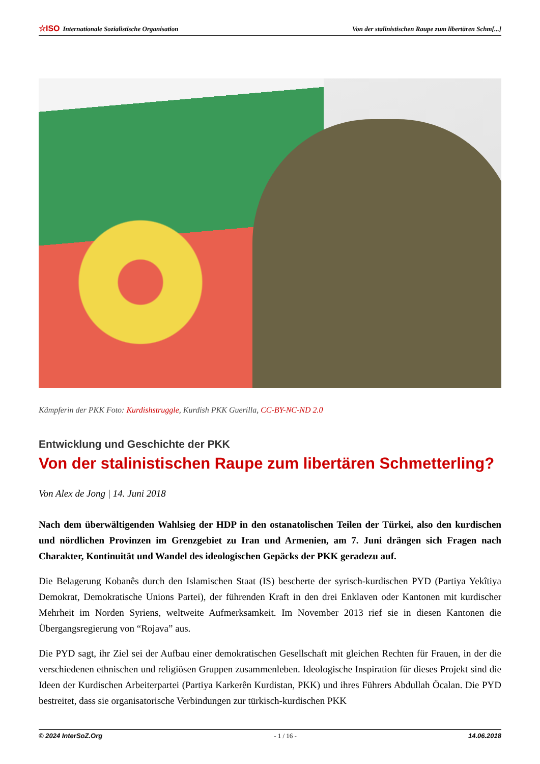☆ISO Internationale Sozialistische Organisation Von der stalinistischen Raupe zum libertären Schm[...]
Kämpferin der PKK Foto: Kurdishstruggle, Kurdish PKK Guerilla, CC-BY-NC-ND 2.0
Entwicklung und Geschichte der PKK
Von der stalinistischen Raupe zum libertären Schmetterling?
Von Alex de Jong | 14. Juni 2018
Nach dem überwältigenden Wahlsieg der HDP in den ostanatolischen Teilen der Türkei, also den kurdischen und nördlichen Provinzen im Grenzgebiet zu Iran und Armenien, am 7. Juni drängen sich Fragen nach Charakter, Kontinuität und Wandel des ideologischen Gepäcks der PKK geradezu auf.
Die Belagerung Kobanês durch den Islamischen Staat (IS) bescherte der syrisch-kurdischen PYD (Partiya Yekîtiya Demokrat, Demokratische Unions Partei), der führenden Kraft in den drei Enklaven oder Kantonen mit kurdischer Mehrheit im Norden Syriens, weltweite Aufmerksamkeit. Im November 2013 rief sie in diesen Kantonen die Übergangsregierung von “Rojava” aus.
Die PYD sagt, ihr Ziel sei der Aufbau einer demokratischen Gesellschaft mit gleichen Rechten für Frauen, in der die verschiedenen ethnischen und religiösen Gruppen zusammenleben. Ideologische Inspiration für dieses Projekt sind die Ideen der Kurdischen Arbeiterpartei (Partiya Karkerên Kurdistan, PKK) und ihres Führers Abdullah Öcalan. Die PYD bestreitet, dass sie organisatorische Verbindungen zur türkisch-kurdischen PKK
© 2024 InterSoZ.Org - 1 / 16 - 14.06.2018